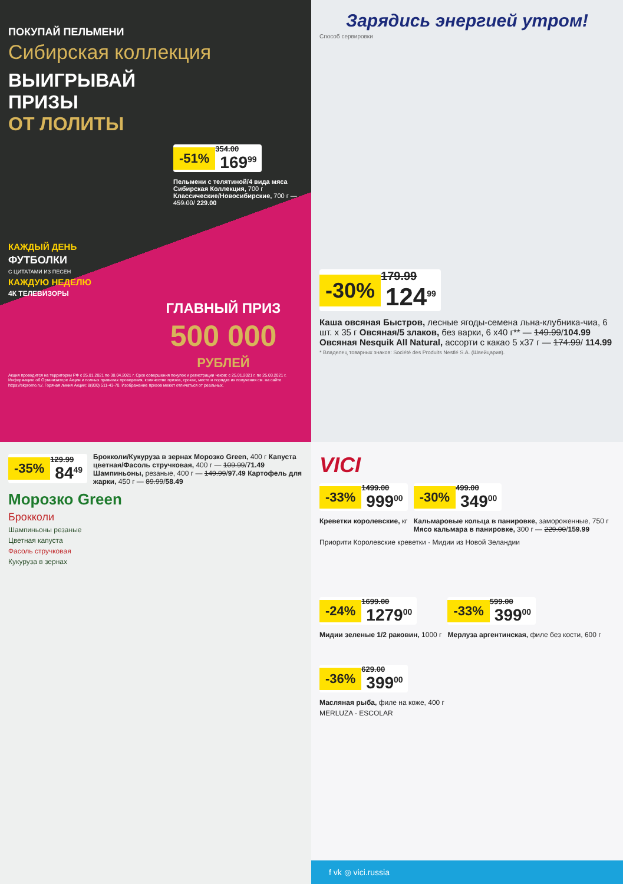ПОКУПАЙ ПЕЛЬМЕНИ
Сибирская коллекция
ВЫИГРЫВАЙ
ПРИЗЫ
ОТ ЛОЛИТЫ
-51% 354.00
169<sup>99</sup>
Пельмени с телятиной/4 вида мяса Сибирская Коллекция, 700 г Классические/Новосибирские, 700 г — 459.00/ 229.00
КАЖДЫЙ ДЕНЬ
ФУТБОЛКИ
С ЦИТАТАМИ ИЗ ПЕСЕН
КАЖДУЮ НЕДЕЛЮ
4К ТЕЛЕВИЗОРЫ
ГЛАВНЫЙ ПРИЗ
500 000
РУБЛЕЙ
Акция проводится на территории РФ с 25.01.2021 по 30.04.2021 г. Срок совершения покупок и регистрации чеков: с 25.01.2021 г. по 25.03.2021 г. Информацию об Организаторе Акции и полных правилах проведения, количестве призов, сроках, месте и порядке их получения см. на сайте https://skpromo.ru/. Горячая линия Акции: 8(800) 511-43-70. Изображение призов может отличаться от реальных.
Зарядись энергией утром!
Способ сервировки
-30% 179.99
124<sup>99</sup>
Каша овсяная Быстров, лесные ягоды-семена льна-клубника-чиа, 6 шт. х 35 г Овсяная/5 злаков, без варки, 6 х40 г** — 149.99/104.99 Овсяная Nesquik All Natural, ассорти с какао 5 х37 г — 174.99/ 114.99
* Владелец товарных знаков: Société des Produits Nestlé S.A. (Швейцария).
-35% 129.99
84<sup>49</sup>
Брокколи/Кукуруза в зернах Морозко Green, 400 г Капуста цветная/Фасоль стручковая, 400 г — 109.99/71.49 Шампиньоны, резаные, 400 г — 149.99/97.49 Картофель для жарки, 450 г — 89.99/58.49
Морозко Green
Брокколи
Шампиньоны резаные
Цветная капуста
Фасоль стручковая
Кукуруза в зернах
VICI
-33% 1499.00
999<sup>00</sup>
Креветки королевские, кг
-30% 499.00
349<sup>00</sup>
Кальмаровые кольца в панировке, замороженные, 750 г Мясо кальмара в панировке, 300 г — 229.00/159.99
Приорити Королевские креветки · Мидии из Новой Зеландии
-24% 1699.00
1279<sup>00</sup>
Мидии зеленые 1/2 раковин, 1000 г
-33% 599.00
399<sup>00</sup>
Мерлуза аргентинская, филе без кости, 600 г
-36% 629.00
399<sup>00</sup>
Масляная рыба, филе на коже, 400 г
MERLUZA · ESCOLAR
f vk ◎ vici.russia